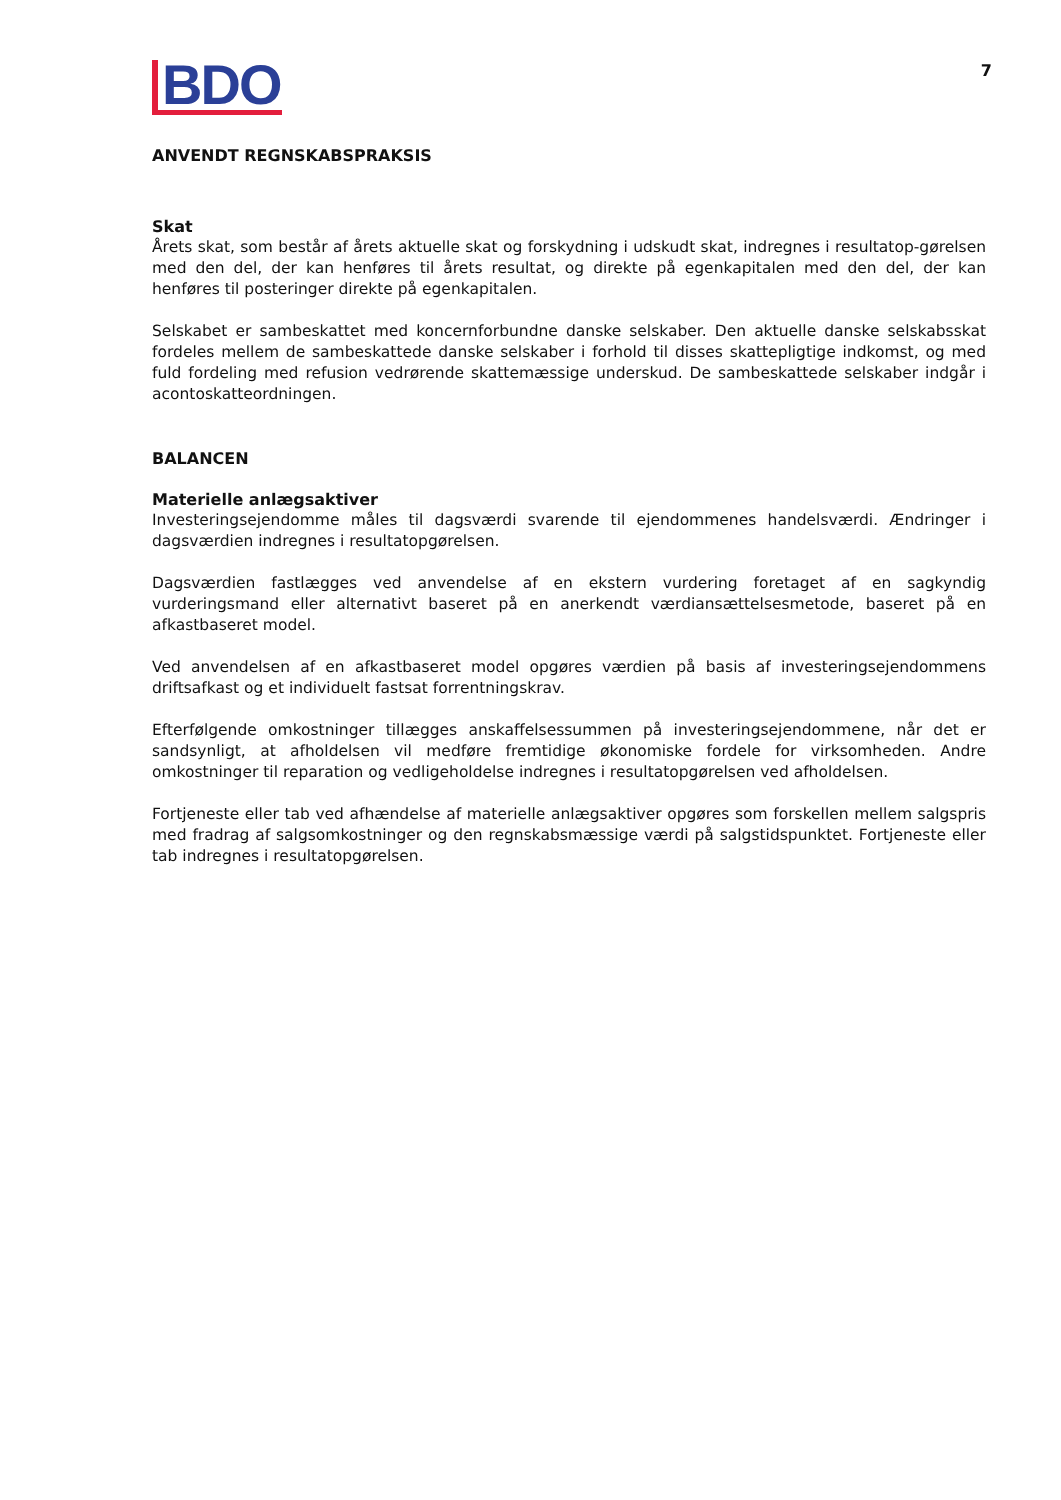BDO
7
ANVENDT REGNSKABSPRAKSIS
Skat
Årets skat, som består af årets aktuelle skat og forskydning i udskudt skat, indregnes i resultatop-gørelsen med den del, der kan henføres til årets resultat, og direkte på egenkapitalen med den del, der kan henføres til posteringer direkte på egenkapitalen.
Selskabet er sambeskattet med koncernforbundne danske selskaber. Den aktuelle danske selskabsskat fordeles mellem de sambeskattede danske selskaber i forhold til disses skattepligtige indkomst, og med fuld fordeling med refusion vedrørende skattemæssige underskud. De sambeskattede selskaber indgår i acontoskatteordningen.
BALANCEN
Materielle anlægsaktiver
Investeringsejendomme måles til dagsværdi svarende til ejendommenes handelsværdi. Ændringer i dagsværdien indregnes i resultatopgørelsen.
Dagsværdien fastlægges ved anvendelse af en ekstern vurdering foretaget af en sagkyndig vurderingsmand eller alternativt baseret på en anerkendt værdiansættelsesmetode, baseret på en afkastbaseret model.
Ved anvendelsen af en afkastbaseret model opgøres værdien på basis af investeringsejendommens driftsafkast og et individuelt fastsat forrentningskrav.
Efterfølgende omkostninger tillægges anskaffelsessummen på investeringsejendommene, når det er sandsynligt, at afholdelsen vil medføre fremtidige økonomiske fordele for virksomheden. Andre omkostninger til reparation og vedligeholdelse indregnes i resultatopgørelsen ved afholdelsen.
Fortjeneste eller tab ved afhændelse af materielle anlægsaktiver opgøres som forskellen mellem salgspris med fradrag af salgsomkostninger og den regnskabsmæssige værdi på salgstidspunktet. Fortjeneste eller tab indregnes i resultatopgørelsen.